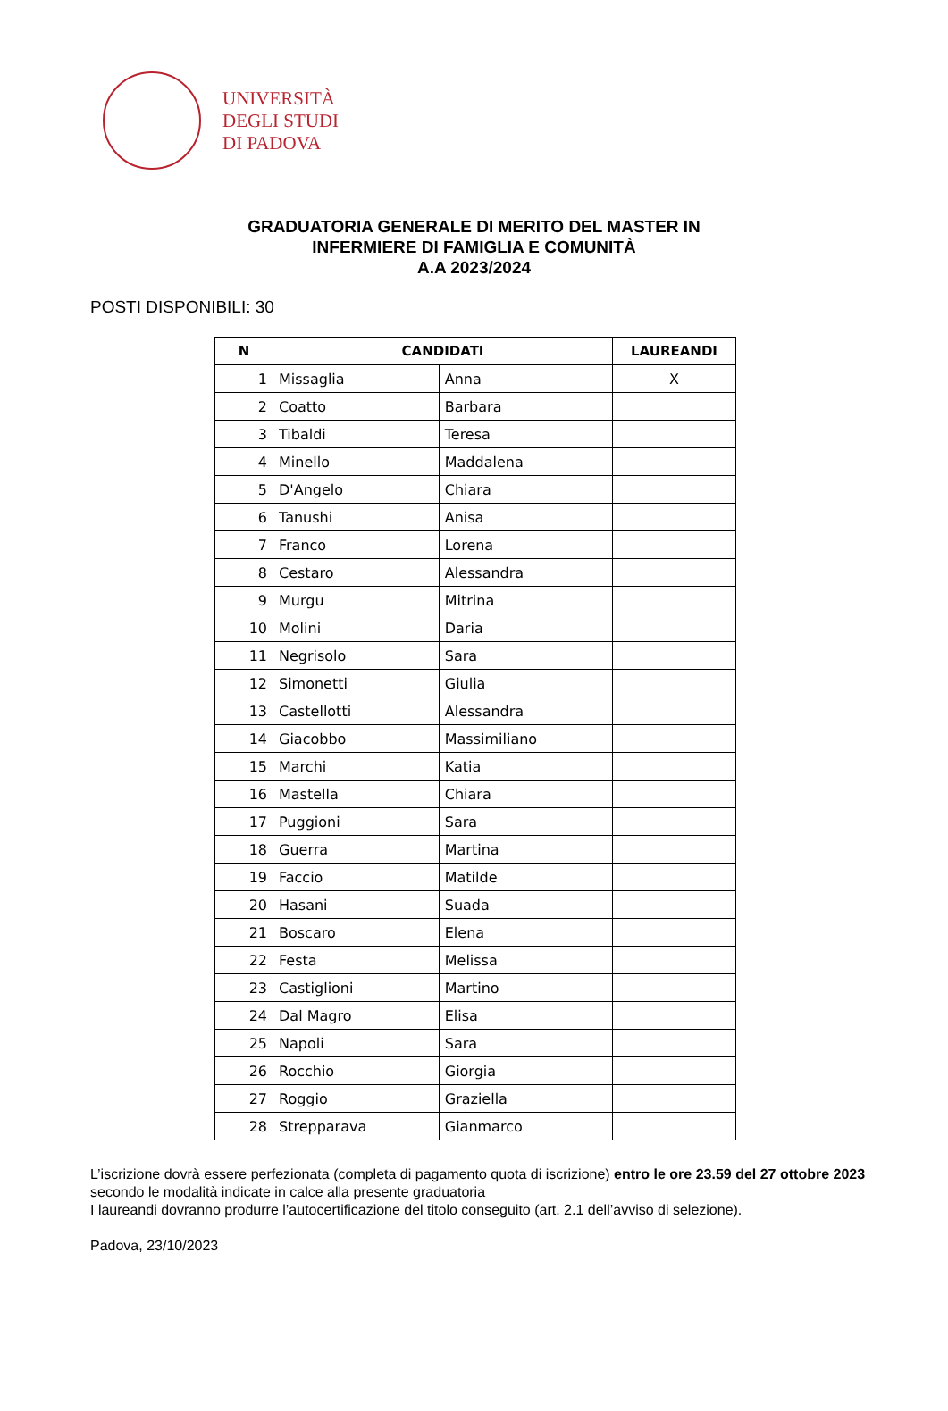UNIVERSITÀ
DEGLI STUDI
DI PADOVA
GRADUATORIA GENERALE DI MERITO DEL MASTER IN
INFERMIERE DI FAMIGLIA E COMUNITÀ
A.A 2023/2024
POSTI DISPONIBILI: 30
| N | CANDIDATI | | LAUREANDI |
| --- | --- | --- | --- |
| 1 | Missaglia | Anna | X |
| 2 | Coatto | Barbara | |
| 3 | Tibaldi | Teresa | |
| 4 | Minello | Maddalena | |
| 5 | D'Angelo | Chiara | |
| 6 | Tanushi | Anisa | |
| 7 | Franco | Lorena | |
| 8 | Cestaro | Alessandra | |
| 9 | Murgu | Mitrina | |
| 10 | Molini | Daria | |
| 11 | Negrisolo | Sara | |
| 12 | Simonetti | Giulia | |
| 13 | Castellotti | Alessandra | |
| 14 | Giacobbo | Massimiliano | |
| 15 | Marchi | Katia | |
| 16 | Mastella | Chiara | |
| 17 | Puggioni | Sara | |
| 18 | Guerra | Martina | |
| 19 | Faccio | Matilde | |
| 20 | Hasani | Suada | |
| 21 | Boscaro | Elena | |
| 22 | Festa | Melissa | |
| 23 | Castiglioni | Martino | |
| 24 | Dal Magro | Elisa | |
| 25 | Napoli | Sara | |
| 26 | Rocchio | Giorgia | |
| 27 | Roggio | Graziella | |
| 28 | Strepparava | Gianmarco | |
L’iscrizione dovrà essere perfezionata (completa di pagamento quota di iscrizione) entro le ore 23.59 del 27 ottobre 2023 secondo le modalità indicate in calce alla presente graduatoria
I laureandi dovranno produrre l’autocertificazione del titolo conseguito (art. 2.1 dell’avviso di selezione).
Padova, 23/10/2023